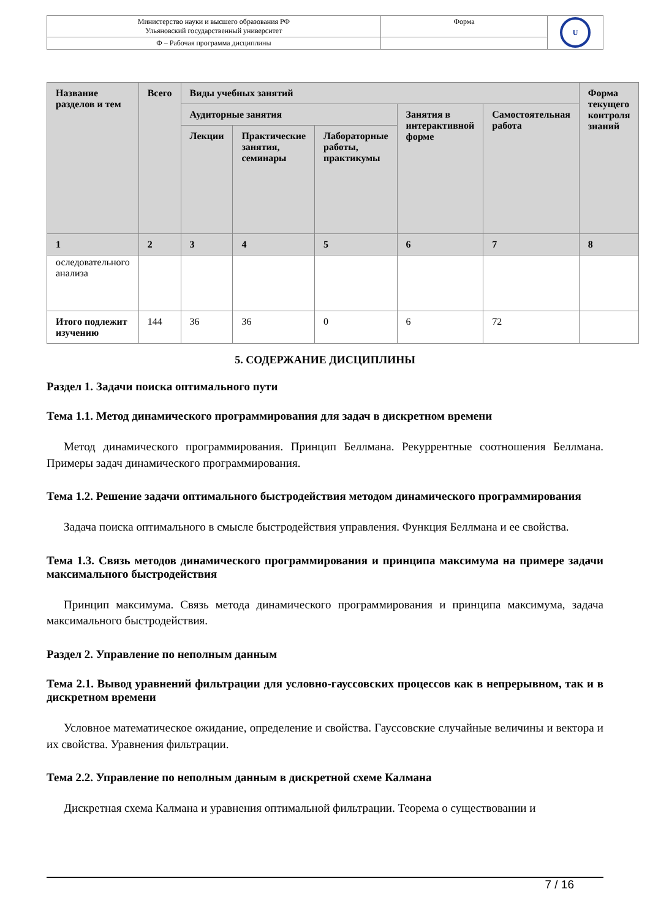| Министерство науки и высшего образования РФ Ульяновский государственный университет | Форма | U |
| Ф – Рабочая программа дисциплины | | |
| Название разделов и тем | Всего | Виды учебных занятий | | | | | Форма текущего контроля знаний |
| --- | --- | --- | --- | --- | --- | --- | --- |
| | | Аудиторные занятия | | | Занятия в интерактивной форме | Самостоятельная работа | |
| | | Лекции | Практические занятия, семинары | Лабораторные работы, практикумы | | | |
| 1 | 2 | 3 | 4 | 5 | 6 | 7 | 8 |
| оследовательного анализа | | | | | | | |
| Итого подлежит изучению | 144 | 36 | 36 | 0 | 6 | 72 | |
5. СОДЕРЖАНИЕ ДИСЦИПЛИНЫ
Раздел 1. Задачи поиска оптимального пути
Тема 1.1. Метод динамического программирования для задач в дискретном времени
Метод динамического программирования. Принцип Беллмана. Рекуррентные соотношения Беллмана. Примеры задач динамического программирования.
Тема 1.2. Решение задачи оптимального быстродействия методом динамического программирования
Задача поиска оптимального в смысле быстродействия управления. Функция Беллмана и ее свойства.
Тема 1.3. Связь методов динамического программирования и принципа максимума на примере задачи максимального быстродействия
Принцип максимума. Связь метода динамического программирования и принципа максимума, задача максимального быстродействия.
Раздел 2. Управление по неполным данным
Тема 2.1. Вывод уравнений фильтрации для условно-гауссовских процессов как в непрерывном, так и в дискретном времени
Условное математическое ожидание, определение и свойства. Гауссовские случайные величины и вектора и их свойства. Уравнения фильтрации.
Тема 2.2. Управление по неполным данным в дискретной схеме Калмана
Дискретная схема Калмана и уравнения оптимальной фильтрации. Теорема о существовании и
7 / 16